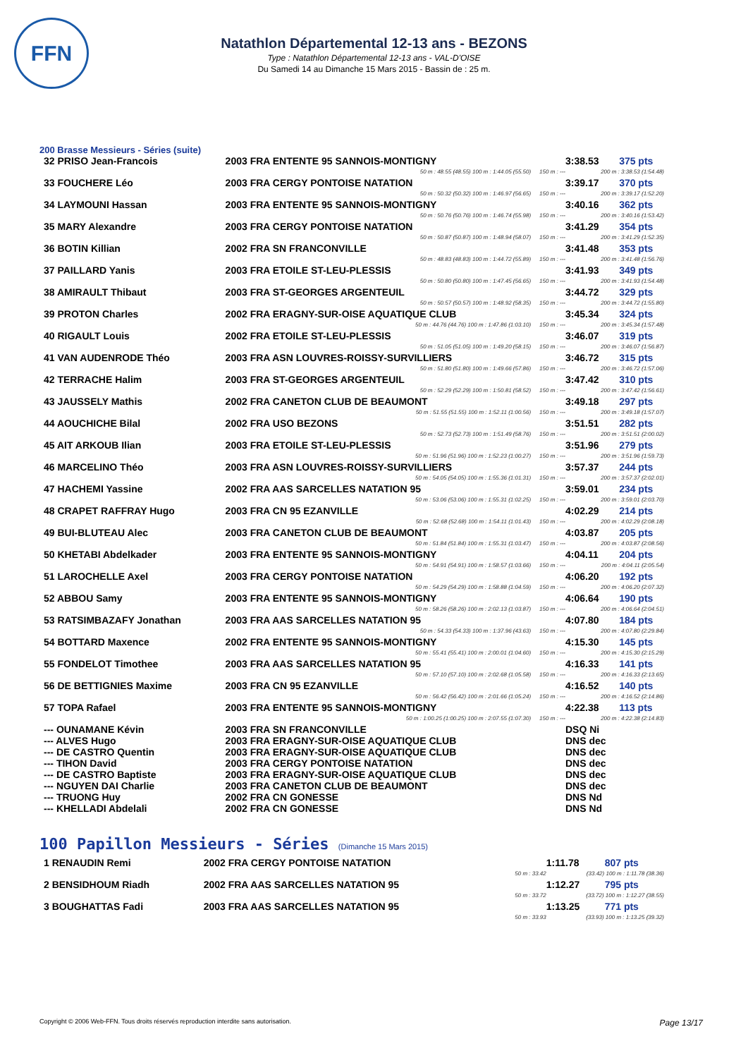FFN
Natathlon Départemental 12-13 ans - BEZONS
Type : Natathlon Départemental 12-13 ans - VAL-D'OISE
Du Samedi 14 au Dimanche 15 Mars 2015 - Bassin de : 25 m.
200 Brasse Messieurs - Séries (suite)
| 32 PRISO Jean-Francois | 2003 FRA ENTENTE 95 SANNOIS-MONTIGNY | | 3:38.53 | 375 pts |
| | 50 m : 48.55 (48.55) 100 m : 1:44.05 (55.50) | 150 m : --- | 200 m : 3:38.53 (1:54.48) | |
| 33 FOUCHERE Léo | 2003 FRA CERGY PONTOISE NATATION | | 3:39.17 | 370 pts |
| | 50 m : 50.32 (50.32) 100 m : 1:46.97 (56.65) | 150 m : --- | 200 m : 3:39.17 (1:52.20) | |
| 34 LAYMOUNI Hassan | 2003 FRA ENTENTE 95 SANNOIS-MONTIGNY | | 3:40.16 | 362 pts |
| | 50 m : 50.76 (50.76) 100 m : 1:46.74 (55.98) | 150 m : --- | 200 m : 3:40.16 (1:53.42) | |
| 35 MARY Alexandre | 2003 FRA CERGY PONTOISE NATATION | | 3:41.29 | 354 pts |
| | 50 m : 50.87 (50.87) 100 m : 1:48.94 (58.07) | 150 m : --- | 200 m : 3:41.29 (1:52.35) | |
| 36 BOTIN Killian | 2002 FRA SN FRANCONVILLE | | 3:41.48 | 353 pts |
| | 50 m : 48.83 (48.83) 100 m : 1:44.72 (55.89) | 150 m : --- | 200 m : 3:41.48 (1:56.76) | |
| 37 PAILLARD Yanis | 2003 FRA ETOILE ST-LEU-PLESSIS | | 3:41.93 | 349 pts |
| | 50 m : 50.80 (50.80) 100 m : 1:47.45 (56.65) | 150 m : --- | 200 m : 3:41.93 (1:54.48) | |
| 38 AMIRAULT Thibaut | 2003 FRA ST-GEORGES ARGENTEUIL | | 3:44.72 | 329 pts |
| | 50 m : 50.57 (50.57) 100 m : 1:48.92 (58.35) | 150 m : --- | 200 m : 3:44.72 (1:55.80) | |
| 39 PROTON Charles | 2002 FRA ERAGNY-SUR-OISE AQUATIQUE CLUB | | 3:45.34 | 324 pts |
| | 50 m : 44.76 (44.76) 100 m : 1:47.86 (1:03.10) | 150 m : --- | 200 m : 3:45.34 (1:57.48) | |
| 40 RIGAULT Louis | 2002 FRA ETOILE ST-LEU-PLESSIS | | 3:46.07 | 319 pts |
| | 50 m : 51.05 (51.05) 100 m : 1:49.20 (58.15) | 150 m : --- | 200 m : 3:46.07 (1:56.87) | |
| 41 VAN AUDENRODE Théo | 2003 FRA ASN LOUVRES-ROISSY-SURVILLIERS | | 3:46.72 | 315 pts |
| | 50 m : 51.80 (51.80) 100 m : 1:49.66 (57.86) | 150 m : --- | 200 m : 3:46.72 (1:57.06) | |
| 42 TERRACHE Halim | 2003 FRA ST-GEORGES ARGENTEUIL | | 3:47.42 | 310 pts |
| | 50 m : 52.29 (52.29) 100 m : 1:50.81 (58.52) | 150 m : --- | 200 m : 3:47.42 (1:56.61) | |
| 43 JAUSSELY Mathis | 2002 FRA CANETON CLUB DE BEAUMONT | | 3:49.18 | 297 pts |
| | 50 m : 51.55 (51.55) 100 m : 1:52.11 (1:00.56) | 150 m : --- | 200 m : 3:49.18 (1:57.07) | |
| 44 AOUCHICHE Bilal | 2002 FRA USO BEZONS | | 3:51.51 | 282 pts |
| | 50 m : 52.73 (52.73) 100 m : 1:51.49 (58.76) | 150 m : --- | 200 m : 3:51.51 (2:00.02) | |
| 45 AIT ARKOUB Ilian | 2003 FRA ETOILE ST-LEU-PLESSIS | | 3:51.96 | 279 pts |
| | 50 m : 51.96 (51.96) 100 m : 1:52.23 (1:00.27) | 150 m : --- | 200 m : 3:51.96 (1:59.73) | |
| 46 MARCELINO Théo | 2003 FRA ASN LOUVRES-ROISSY-SURVILLIERS | | 3:57.37 | 244 pts |
| | 50 m : 54.05 (54.05) 100 m : 1:55.36 (1:01.31) | 150 m : --- | 200 m : 3:57.37 (2:02.01) | |
| 47 HACHEMI Yassine | 2002 FRA AAS SARCELLES NATATION 95 | | 3:59.01 | 234 pts |
| | 50 m : 53.06 (53.06) 100 m : 1:55.31 (1:02.25) | 150 m : --- | 200 m : 3:59.01 (2:03.70) | |
| 48 CRAPET RAFFRAY Hugo | 2003 FRA CN 95 EZANVILLE | | 4:02.29 | 214 pts |
| | 50 m : 52.68 (52.68) 100 m : 1:54.11 (1:01.43) | 150 m : --- | 200 m : 4:02.29 (2:08.18) | |
| 49 BUI-BLUTEAU Alec | 2003 FRA CANETON CLUB DE BEAUMONT | | 4:03.87 | 205 pts |
| | 50 m : 51.84 (51.84) 100 m : 1:55.31 (1:03.47) | 150 m : --- | 200 m : 4:03.87 (2:08.56) | |
| 50 KHETABI Abdelkader | 2003 FRA ENTENTE 95 SANNOIS-MONTIGNY | | 4:04.11 | 204 pts |
| | 50 m : 54.91 (54.91) 100 m : 1:58.57 (1:03.66) | 150 m : --- | 200 m : 4:04.11 (2:05.54) | |
| 51 LAROCHELLE Axel | 2003 FRA CERGY PONTOISE NATATION | | 4:06.20 | 192 pts |
| | 50 m : 54.29 (54.29) 100 m : 1:58.88 (1:04.59) | 150 m : --- | 200 m : 4:06.20 (2:07.32) | |
| 52 ABBOU Samy | 2003 FRA ENTENTE 95 SANNOIS-MONTIGNY | | 4:06.64 | 190 pts |
| | 50 m : 58.26 (58.26) 100 m : 2:02.13 (1:03.87) | 150 m : --- | 200 m : 4:06.64 (2:04.51) | |
| 53 RATSIMBAZAFY Jonathan | 2003 FRA AAS SARCELLES NATATION 95 | | 4:07.80 | 184 pts |
| | 50 m : 54.33 (54.33) 100 m : 1:37.96 (43.63) | 150 m : --- | 200 m : 4:07.80 (2:29.84) | |
| 54 BOTTARD Maxence | 2002 FRA ENTENTE 95 SANNOIS-MONTIGNY | | 4:15.30 | 145 pts |
| | 50 m : 55.41 (55.41) 100 m : 2:00.01 (1:04.60) | 150 m : --- | 200 m : 4:15.30 (2:15.29) | |
| 55 FONDELOT Timothee | 2003 FRA AAS SARCELLES NATATION 95 | | 4:16.33 | 141 pts |
| | 50 m : 57.10 (57.10) 100 m : 2:02.68 (1:05.58) | 150 m : --- | 200 m : 4:16.33 (2:13.65) | |
| 56 DE BETTIGNIES Maxime | 2003 FRA CN 95 EZANVILLE | | 4:16.52 | 140 pts |
| | 50 m : 56.42 (56.42) 100 m : 2:01.66 (1:05.24) | 150 m : --- | 200 m : 4:16.52 (2:14.86) | |
| 57 TOPA Rafael | 2003 FRA ENTENTE 95 SANNOIS-MONTIGNY | | 4:22.38 | 113 pts |
| | 50 m : 1:00.25 (1:00.25) 100 m : 2:07.55 (1:07.30) | 150 m : --- | 200 m : 4:22.38 (2:14.83) | |
| --- OUNAMANE Kévin | 2003 FRA SN FRANCONVILLE | | DSQ Ni | |
| --- ALVES Hugo | 2003 FRA ERAGNY-SUR-OISE AQUATIQUE CLUB | | DNS dec | |
| --- DE CASTRO Quentin | 2003 FRA ERAGNY-SUR-OISE AQUATIQUE CLUB | | DNS dec | |
| --- TIHON David | 2003 FRA CERGY PONTOISE NATATION | | DNS dec | |
| --- DE CASTRO Baptiste | 2003 FRA ERAGNY-SUR-OISE AQUATIQUE CLUB | | DNS dec | |
| --- NGUYEN DAI Charlie | 2003 FRA CANETON CLUB DE BEAUMONT | | DNS dec | |
| --- TRUONG Huy | 2002 FRA CN GONESSE | | DNS Nd | |
| --- KHELLADI Abdelali | 2002 FRA CN GONESSE | | DNS Nd | |
100 Papillon Messieurs - Séries (Dimanche 15 Mars 2015)
| 1 RENAUDIN Remi | 2002 FRA CERGY PONTOISE NATATION | | 1:11.78 | 807 pts |
| | | 50 m : 33.42 | (33.42) 100 m : 1:11.78 (38.36) | |
| 2 BENSIDHOUM Riadh | 2002 FRA AAS SARCELLES NATATION 95 | | 1:12.27 | 795 pts |
| | | 50 m : 33.72 | (33.72) 100 m : 1:12.27 (38.55) | |
| 3 BOUGHATTAS Fadi | 2003 FRA AAS SARCELLES NATATION 95 | | 1:13.25 | 771 pts |
| | | 50 m : 33.93 | (33.93) 100 m : 1:13.25 (39.32) | |
Copyright © 2006 Web-FFN. Tous droits réservés reproduction interdite sans autorisation. Page 13/17